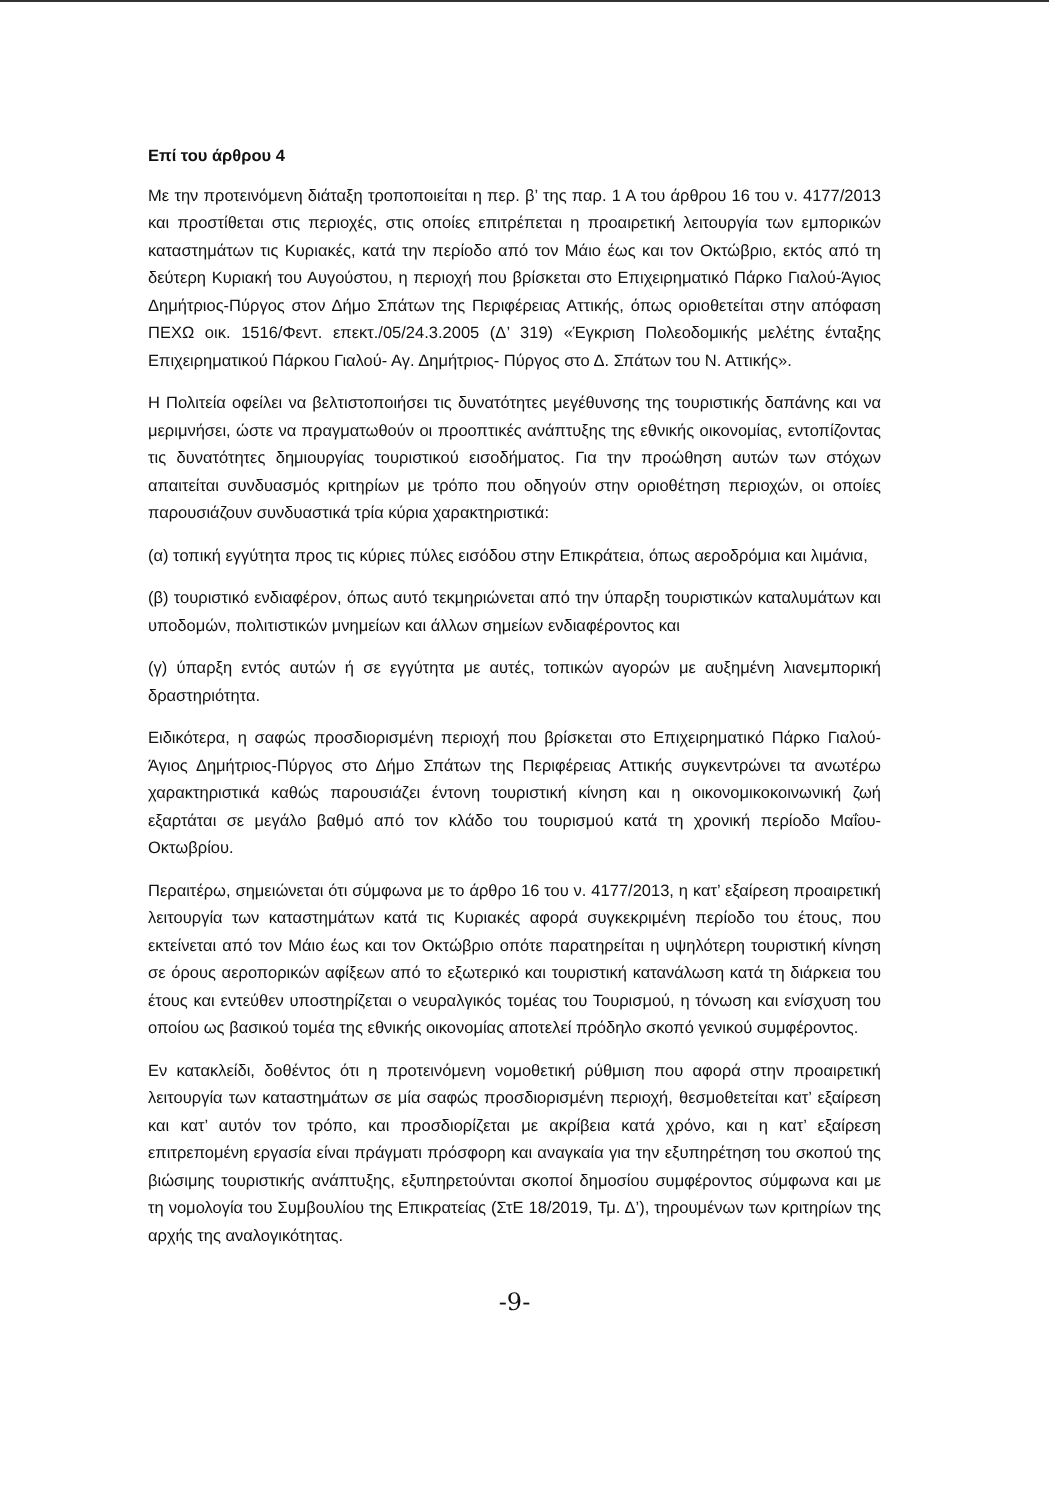Επί του άρθρου 4
Με την προτεινόμενη διάταξη τροποποιείται η περ. β’ της παρ. 1 Α του άρθρου 16 του ν. 4177/2013 και προστίθεται στις περιοχές, στις οποίες επιτρέπεται η προαιρετική λειτουργία των εμπορικών καταστημάτων τις Κυριακές, κατά την περίοδο από τον Μάιο έως και τον Οκτώβριο, εκτός από τη δεύτερη Κυριακή του Αυγούστου, η περιοχή που βρίσκεται στο Επιχειρηματικό Πάρκο Γιαλού-Άγιος Δημήτριος-Πύργος στον Δήμο Σπάτων της Περιφέρειας Αττικής, όπως οριοθετείται στην απόφαση ΠΕΧΩ οικ. 1516/Φεντ. επεκτ./05/24.3.2005 (Δ’ 319) «Έγκριση Πολεοδομικής μελέτης ένταξης Επιχειρηματικού Πάρκου Γιαλού- Αγ. Δημήτριος- Πύργος στο Δ. Σπάτων του Ν. Αττικής».
Η Πολιτεία οφείλει να βελτιστοποιήσει τις δυνατότητες μεγέθυνσης της τουριστικής δαπάνης και να μεριμνήσει, ώστε να πραγματωθούν οι προοπτικές ανάπτυξης της εθνικής οικονομίας, εντοπίζοντας τις δυνατότητες δημιουργίας τουριστικού εισοδήματος. Για την προώθηση αυτών των στόχων απαιτείται συνδυασμός κριτηρίων με τρόπο που οδηγούν στην οριοθέτηση περιοχών, οι οποίες παρουσιάζουν συνδυαστικά τρία κύρια χαρακτηριστικά:
(α) τοπική εγγύτητα προς τις κύριες πύλες εισόδου στην Επικράτεια, όπως αεροδρόμια και λιμάνια,
(β) τουριστικό ενδιαφέρον, όπως αυτό τεκμηριώνεται από την ύπαρξη τουριστικών καταλυμάτων και υποδομών, πολιτιστικών μνημείων και άλλων σημείων ενδιαφέροντος και
(γ) ύπαρξη εντός αυτών ή σε εγγύτητα με αυτές, τοπικών αγορών με αυξημένη λιανεμπορική δραστηριότητα.
Ειδικότερα, η σαφώς προσδιορισμένη περιοχή που βρίσκεται στο Επιχειρηματικό Πάρκο Γιαλού-Άγιος Δημήτριος-Πύργος στο Δήμο Σπάτων της Περιφέρειας Αττικής συγκεντρώνει τα ανωτέρω χαρακτηριστικά καθώς παρουσιάζει έντονη τουριστική κίνηση και η οικονομικοκοινωνική ζωή εξαρτάται σε μεγάλο βαθμό από τον κλάδο του τουρισμού κατά τη χρονική περίοδο Μαΐου- Οκτωβρίου.
Περαιτέρω, σημειώνεται ότι σύμφωνα με το άρθρο 16 του ν. 4177/2013, η κατ’ εξαίρεση προαιρετική λειτουργία των καταστημάτων κατά τις Κυριακές αφορά συγκεκριμένη περίοδο του έτους, που εκτείνεται από τον Μάιο έως και τον Οκτώβριο οπότε παρατηρείται η υψηλότερη τουριστική κίνηση σε όρους αεροπορικών αφίξεων από το εξωτερικό και τουριστική κατανάλωση κατά τη διάρκεια του έτους και εντεύθεν υποστηρίζεται ο νευραλγικός τομέας του Τουρισμού, η τόνωση και ενίσχυση του οποίου ως βασικού τομέα της εθνικής οικονομίας αποτελεί πρόδηλο σκοπό γενικού συμφέροντος.
Εν κατακλείδι, δοθέντος ότι η προτεινόμενη νομοθετική ρύθμιση που αφορά στην προαιρετική λειτουργία των καταστημάτων σε μία σαφώς προσδιορισμένη περιοχή, θεσμοθετείται κατ’ εξαίρεση και κατ’ αυτόν τον τρόπο, και προσδιορίζεται με ακρίβεια κατά χρόνο, και η κατ’ εξαίρεση επιτρεπομένη εργασία είναι πράγματι πρόσφορη και αναγκαία για την εξυπηρέτηση του σκοπού της βιώσιμης τουριστικής ανάπτυξης, εξυπηρετούνται σκοποί δημοσίου συμφέροντος σύμφωνα και με τη νομολογία του Συμβουλίου της Επικρατείας (ΣτΕ 18/2019, Τμ. Δ’), τηρουμένων των κριτηρίων της αρχής της αναλογικότητας.
-9-